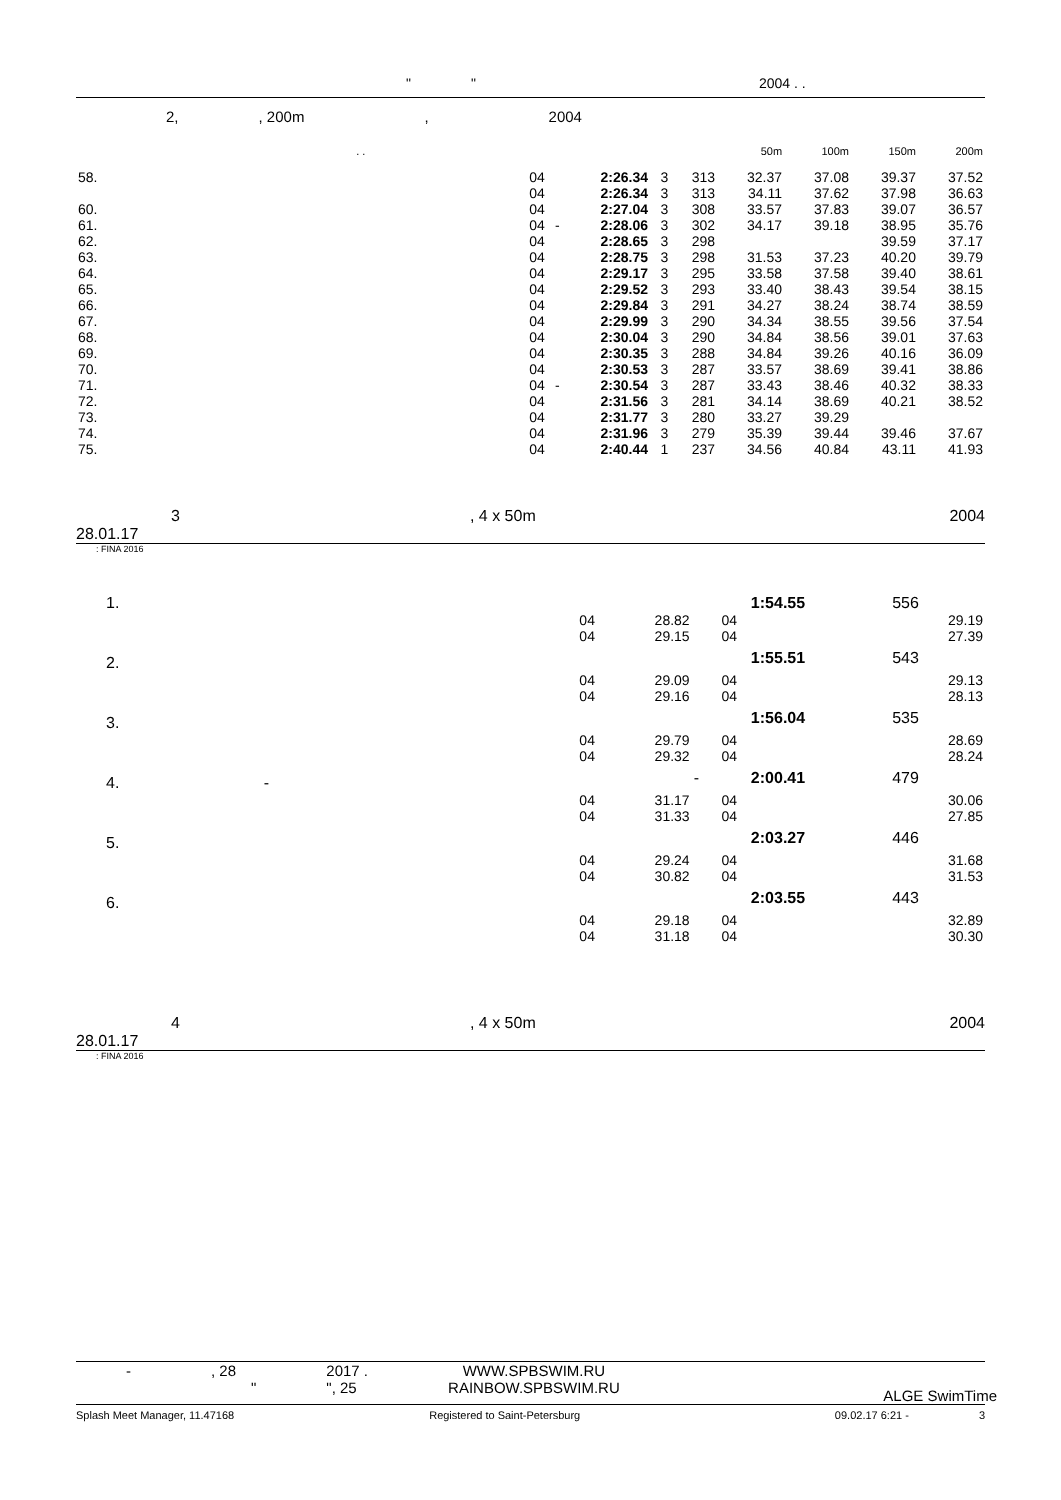" " 2004 . .
2,, 200m, 2004
| | . . | | | | | 50m | 100m | 150m | 200m |
| 58. | 04 | | 2:26.34 | 3 | 313 | 32.37 | 37.08 | 39.37 | 37.52 |
| | 04 | | 2:26.34 | 3 | 313 | 34.11 | 37.62 | 37.98 | 36.63 |
| 60. | 04 | | 2:27.04 | 3 | 308 | 33.57 | 37.83 | 39.07 | 36.57 |
| 61. | 04 | - | 2:28.06 | 3 | 302 | 34.17 | 39.18 | 38.95 | 35.76 |
| 62. | 04 | | 2:28.65 | 3 | 298 | | | 39.59 | 37.17 |
| 63. | 04 | | 2:28.75 | 3 | 298 | 31.53 | 37.23 | 40.20 | 39.79 |
| 64. | 04 | | 2:29.17 | 3 | 295 | 33.58 | 37.58 | 39.40 | 38.61 |
| 65. | 04 | | 2:29.52 | 3 | 293 | 33.40 | 38.43 | 39.54 | 38.15 |
| 66. | 04 | | 2:29.84 | 3 | 291 | 34.27 | 38.24 | 38.74 | 38.59 |
| 67. | 04 | | 2:29.99 | 3 | 290 | 34.34 | 38.55 | 39.56 | 37.54 |
| 68. | 04 | | 2:30.04 | 3 | 290 | 34.84 | 38.56 | 39.01 | 37.63 |
| 69. | 04 | | 2:30.35 | 3 | 288 | 34.84 | 39.26 | 40.16 | 36.09 |
| 70. | 04 | | 2:30.53 | 3 | 287 | 33.57 | 38.69 | 39.41 | 38.86 |
| 71. | 04 | - | 2:30.54 | 3 | 287 | 33.43 | 38.46 | 40.32 | 38.33 |
| 72. | 04 | | 2:31.56 | 3 | 281 | 34.14 | 38.69 | 40.21 | 38.52 |
| 73. | 04 | | 2:31.77 | 3 | 280 | 33.27 | 39.29 | | |
| 74. | 04 | | 2:31.96 | 3 | 279 | 35.39 | 39.44 | 39.46 | 37.67 |
| 75. | 04 | | 2:40.44 | 1 | 237 | 34.56 | 40.84 | 43.11 | 41.93 |
3, 4 x 50m 2004
28.01.17
: FINA 2016
| 1. | | | | | 1:54.55 | 556 |
| | 04 | 28.82 | 04 | | | 29.19 |
| | 04 | 29.15 | 04 | | | 27.39 |
| 2. | | | | | 1:55.51 | 543 |
| | 04 | 29.09 | 04 | | | 29.13 |
| | 04 | 29.16 | 04 | | | 28.13 |
| 3. | | | | | 1:56.04 | 535 |
| | 04 | 29.79 | 04 | | | 28.69 |
| | 04 | 29.32 | 04 | | | 28.24 |
| 4. - | | | - | | 2:00.41 | 479 |
| | 04 | 31.17 | 04 | | | 30.06 |
| | 04 | 31.33 | 04 | | | 27.85 |
| 5. | | | | | 2:03.27 | 446 |
| | 04 | 29.24 | 04 | | | 31.68 |
| | 04 | 30.82 | 04 | | | 31.53 |
| 6. | | | | | 2:03.55 | 443 |
| | 04 | 29.18 | 04 | | | 32.89 |
| | 04 | 31.18 | 04 | | | 30.30 |
4, 4 x 50m 2004
28.01.17
: FINA 2016
-, 28
" 2017 .
", 25 WWW.SPBSWIM.RU
RAINBOW.SPBSWIM.RU ALGE SwimTime
Splash Meet Manager, 11.47168 Registered to Saint-Petersburg 09.02.17 6:21 - 3